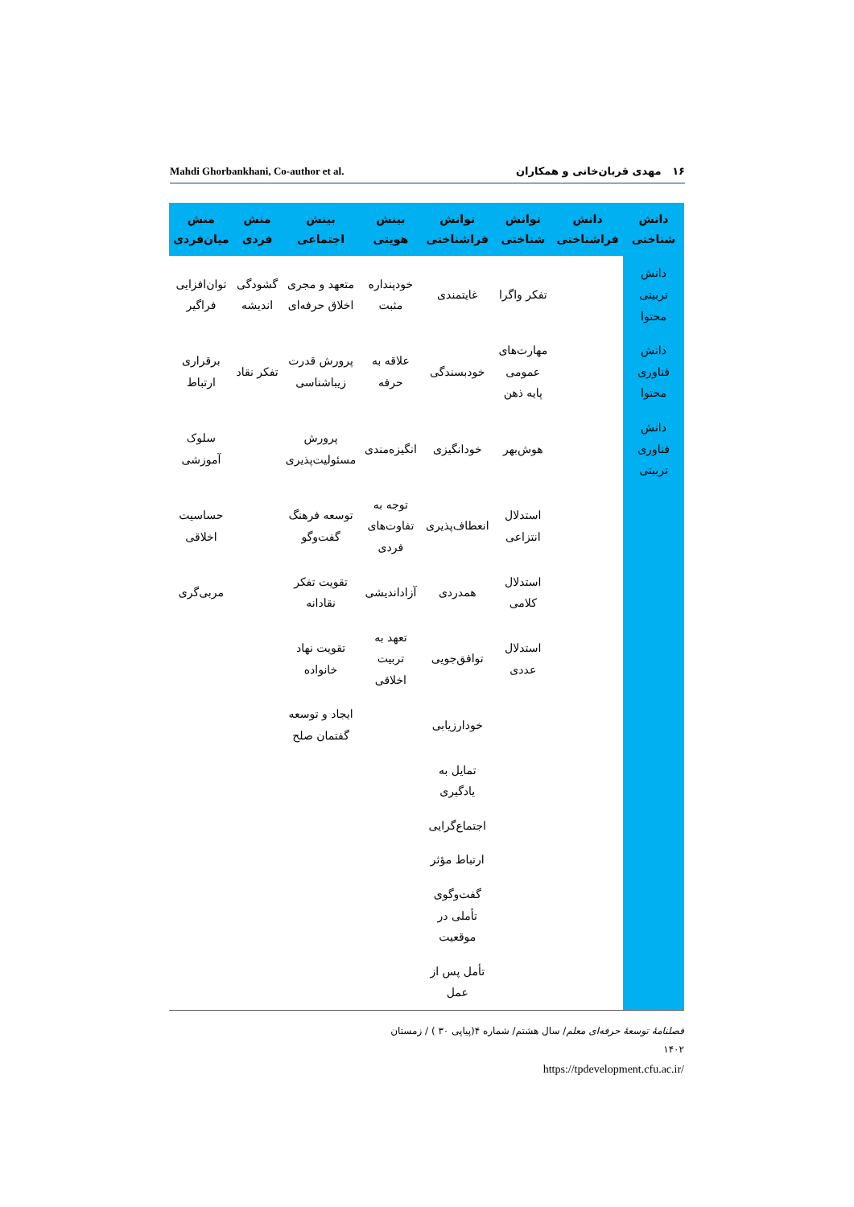Mahdi Ghorbankhani, Co-author et al. ۱۶ مهدی قربان‌خانی و همکاران
| دانش شناختی | دانش فراشناختی | توانش شناختی | توانش فراشناختی | بینش هویتی | بینش اجتماعی | منش فردی | منش میان‌فردی |
| --- | --- | --- | --- | --- | --- | --- | --- |
| دانش تربیتی محتوا | | تفکر واگرا | غایتمندی | خودپنداره مثبت | متعهد و مجری اخلاق حرفه‌ای | گشودگی اندیشه | توان‌افزایی فراگیر |
| دانش فناوری محتوا | | مهارت‌های عمومی پایه ذهن | خودبسندگی | علاقه به حرفه | پرورش قدرت زیباشناسی | تفکر نقاد | برقراری ارتباط |
| دانش فناوری تربیتی | | هوش‌بهر | خودانگیزی | انگیزه‌مندی | پرورش مسئولیت‌پذیری | | سلوک آموزشی |
| | | استدلال انتزاعی | انعطاف‌پذیری | توجه به تفاوت‌های فردی | توسعه فرهنگ گفت‌وگو | | حساسیت اخلاقی |
| | | استدلال کلامی | همدردی | آزاداندیشی | تقویت تفکر نقادانه | | مربی‌گری |
| | | استدلال عددی | توافق‌جویی | تعهد به تربیت اخلاقی | تقویت نهاد خانواده | | |
| | | | خودارزیابی | | ایجاد و توسعه گفتمان صلح | | |
| | | | تمایل به یادگیری | | | | |
| | | | اجتماع‌گرایی | | | | |
| | | | ارتباط مؤثر | | | | |
| | | | گفت‌وگوی تأملی در موقعیت | | | | |
| | | | تأمل پس از عمل | | | | |
فصلنامهٔ توسعهٔ حرفه‌ای معلم/ سال هشتم/ شماره ۴(پیاپی ۳۰ ) / زمستان ۱۴۰۲
https://tpdevelopment.cfu.ac.ir/